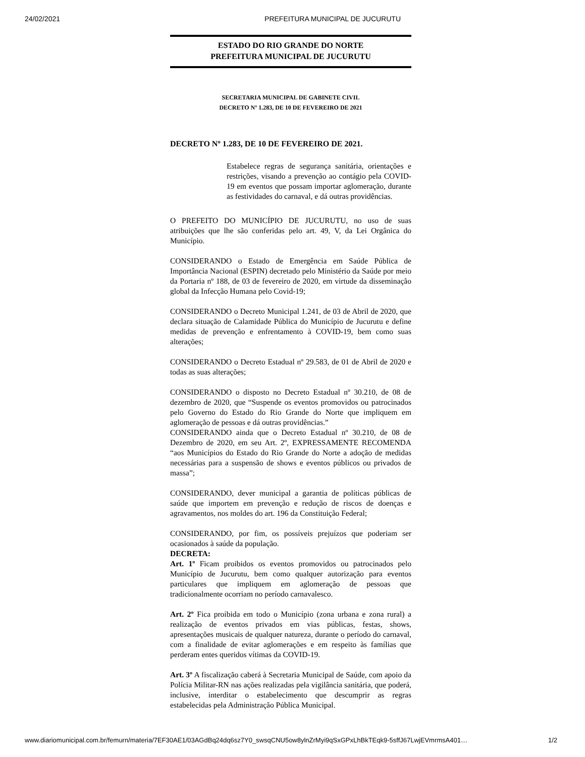24/02/2021 PREFEITURA MUNICIPAL DE JUCURUTU
ESTADO DO RIO GRANDE DO NORTE
PREFEITURA MUNICIPAL DE JUCURUTU
SECRETARIA MUNICIPAL DE GABINETE CIVIL
DECRETO Nº 1.283, DE 10 DE FEVEREIRO DE 2021
DECRETO Nº 1.283, DE 10 DE FEVEREIRO DE 2021.
Estabelece regras de segurança sanitária, orientações e restrições, visando a prevenção ao contágio pela COVID-19 em eventos que possam importar aglomeração, durante as festividades do carnaval, e dá outras providências.
O PREFEITO DO MUNICÍPIO DE JUCURUTU, no uso de suas atribuições que lhe são conferidas pelo art. 49, V, da Lei Orgânica do Município.
CONSIDERANDO o Estado de Emergência em Saúde Pública de Importância Nacional (ESPIN) decretado pelo Ministério da Saúde por meio da Portaria nº 188, de 03 de fevereiro de 2020, em virtude da disseminação global da Infecção Humana pelo Covid-19;
CONSIDERANDO o Decreto Municipal 1.241, de 03 de Abril de 2020, que declara situação de Calamidade Pública do Município de Jucurutu e define medidas de prevenção e enfrentamento à COVID-19, bem como suas alterações;
CONSIDERANDO o Decreto Estadual nº 29.583, de 01 de Abril de 2020 e todas as suas alterações;
CONSIDERANDO o disposto no Decreto Estadual nº 30.210, de 08 de dezembro de 2020, que “Suspende os eventos promovidos ou patrocinados pelo Governo do Estado do Rio Grande do Norte que impliquem em aglomeração de pessoas e dá outras providências.”
CONSIDERANDO ainda que o Decreto Estadual nº 30.210, de 08 de Dezembro de 2020, em seu Art. 2º, EXPRESSAMENTE RECOMENDA “aos Municípios do Estado do Rio Grande do Norte a adoção de medidas necessárias para a suspensão de shows e eventos públicos ou privados de massa”;
CONSIDERANDO, dever municipal a garantia de políticas públicas de saúde que importem em prevenção e redução de riscos de doenças e agravamentos, nos moldes do art. 196 da Constituição Federal;
CONSIDERANDO, por fim, os possíveis prejuízos que poderiam ser ocasionados à saúde da população.
DECRETA:
Art. 1º Ficam proibidos os eventos promovidos ou patrocinados pelo Município de Jucurutu, bem como qualquer autorização para eventos particulares que impliquem em aglomeração de pessoas que tradicionalmente ocorriam no período carnavalesco.
Art. 2º Fica proibida em todo o Município (zona urbana e zona rural) a realização de eventos privados em vias públicas, festas, shows, apresentações musicais de qualquer natureza, durante o período do carnaval, com a finalidade de evitar aglomerações e em respeito às famílias que perderam entes queridos vítimas da COVID-19.
Art. 3º A fiscalização caberá à Secretaria Municipal de Saúde, com apoio da Polícia Militar-RN nas ações realizadas pela vigilância sanitária, que poderá, inclusive, interditar o estabelecimento que descumprir as regras estabelecidas pela Administração Pública Municipal.
www.diariomunicipal.com.br/femurn/materia/7EF30AE1/03AGdBq24dq6sz7Y0_swsqCNU5ow8ylnZrMyi9qSxGPxLhBkTEqk9-5sffJ67LwjEVmrmsA401… 1/2